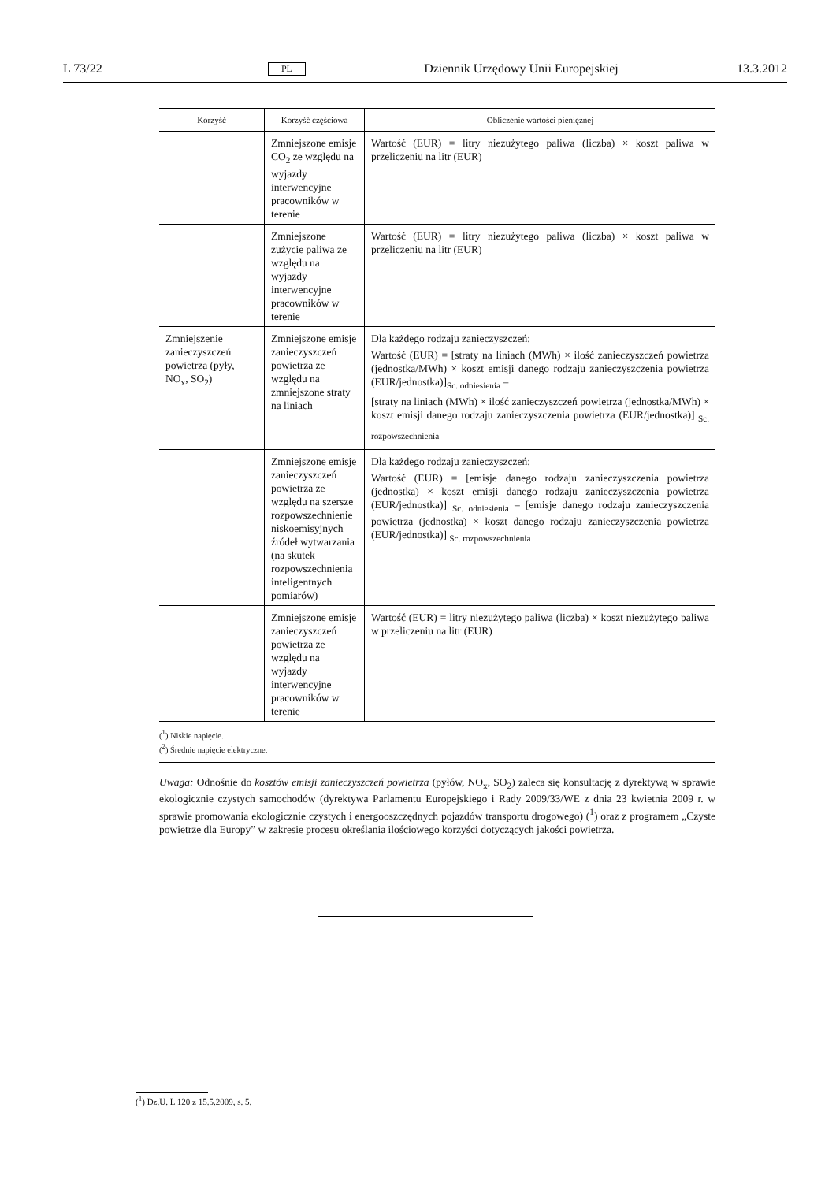L 73/22 PL Dziennik Urzędowy Unii Europejskiej 13.3.2012
| Korzyść | Korzyść częściowa | Obliczenie wartości pieniężnej |
| --- | --- | --- |
| | Zmniejszone emisje CO<sub>2</sub> ze względu na wyjazdy interwencyjne pracowników w terenie | Wartość (EUR) = litry niezużytego paliwa (liczba) × koszt paliwa w przeliczeniu na litr (EUR) |
| | Zmniejszone zużycie paliwa ze względu na wyjazdy interwencyjne pracowników w terenie | Wartość (EUR) = litry niezużytego paliwa (liczba) × koszt paliwa w przeliczeniu na litr (EUR) |
| Zmniejszenie zanieczyszczeń powietrza (pyły, NO<sub>x</sub>, SO<sub>2</sub>) | Zmniejszone emisje zanieczyszczeń powietrza ze względu na zmniejszone straty na liniach | Dla każdego rodzaju zanieczyszczeń: Wartość (EUR) = [straty na liniach (MWh) × ilość zanieczyszczeń powietrza (jednostka/MWh) × koszt emisji danego rodzaju zanieczyszczenia powietrza (EUR/jednostka)]<sub>Sc. odniesienia</sub> – [straty na liniach (MWh) × ilość zanieczyszczeń powietrza (jednostka/MWh) × koszt emisji danego rodzaju zanieczyszczenia powietrza (EUR/jednostka)] <sub>Sc. rozpowszechnienia</sub> |
| | Zmniejszone emisje zanieczyszczeń powietrza ze względu na szersze rozpowszechnienie niskoemisyjnych źródeł wytwarzania (na skutek rozpowszechnienia inteligentnych pomiarów) | Dla każdego rodzaju zanieczyszczeń: Wartość (EUR) = [emisje danego rodzaju zanieczyszczenia powietrza (jednostka) × koszt emisji danego rodzaju zanieczyszczenia powietrza (EUR/jednostka)] <sub>Sc. odniesienia</sub> – [emisje danego rodzaju zanieczyszczenia powietrza (jednostka) × koszt danego rodzaju zanieczyszczenia powietrza (EUR/jednostka)] <sub>Sc. rozpowszechnienia</sub> |
| | Zmniejszone emisje zanieczyszczeń powietrza ze względu na wyjazdy interwencyjne pracowników w terenie | Wartość (EUR) = litry niezużytego paliwa (liczba) × koszt niezużytego paliwa w przeliczeniu na litr (EUR) |
(<sup>1</sup>) Niskie napięcie.
(<sup>2</sup>) Średnie napięcie elektryczne.
Uwaga: Odnośnie do kosztów emisji zanieczyszczeń powietrza (pyłów, NO<sub>x</sub>, SO<sub>2</sub>) zaleca się konsultację z dyrektywą w sprawie ekologicznie czystych samochodów (dyrektywa Parlamentu Europejskiego i Rady 2009/33/WE z dnia 23 kwietnia 2009 r. w sprawie promowania ekologicznie czystych i energooszczędnych pojazdów transportu drogowego) (<sup>1</sup>) oraz z programem „Czyste powietrze dla Europy” w zakresie procesu określania ilościowego korzyści dotyczących jakości powietrza.
(<sup>1</sup>) Dz.U. L 120 z 15.5.2009, s. 5.